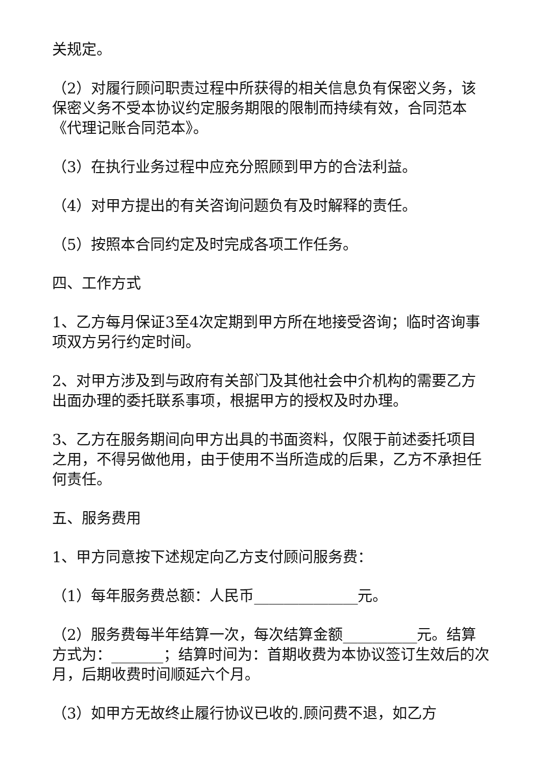关规定。
（2）对履行顾问职责过程中所获得的相关信息负有保密义务，该保密义务不受本协议约定服务期限的限制而持续有效，合同范本《代理记账合同范本》。
（3）在执行业务过程中应充分照顾到甲方的合法利益。
（4）对甲方提出的有关咨询问题负有及时解释的责任。
（5）按照本合同约定及时完成各项工作任务。
四、工作方式
1、乙方每月保证3至4次定期到甲方所在地接受咨询；临时咨询事项双方另行约定时间。
2、对甲方涉及到与政府有关部门及其他社会中介机构的需要乙方出面办理的委托联系事项，根据甲方的授权及时办理。
3、乙方在服务期间向甲方出具的书面资料，仅限于前述委托项目之用，不得另做他用，由于使用不当所造成的后果，乙方不承担任何责任。
五、服务费用
1、甲方同意按下述规定向乙方支付顾问服务费：
（1）每年服务费总额：人民币______________元。
（2）服务费每半年结算一次，每次结算金额__________元。结算方式为：_______；结算时间为：首期收费为本协议签订生效后的次月，后期收费时间顺延六个月。
（3）如甲方无故终止履行协议已收的.顾问费不退，如乙方